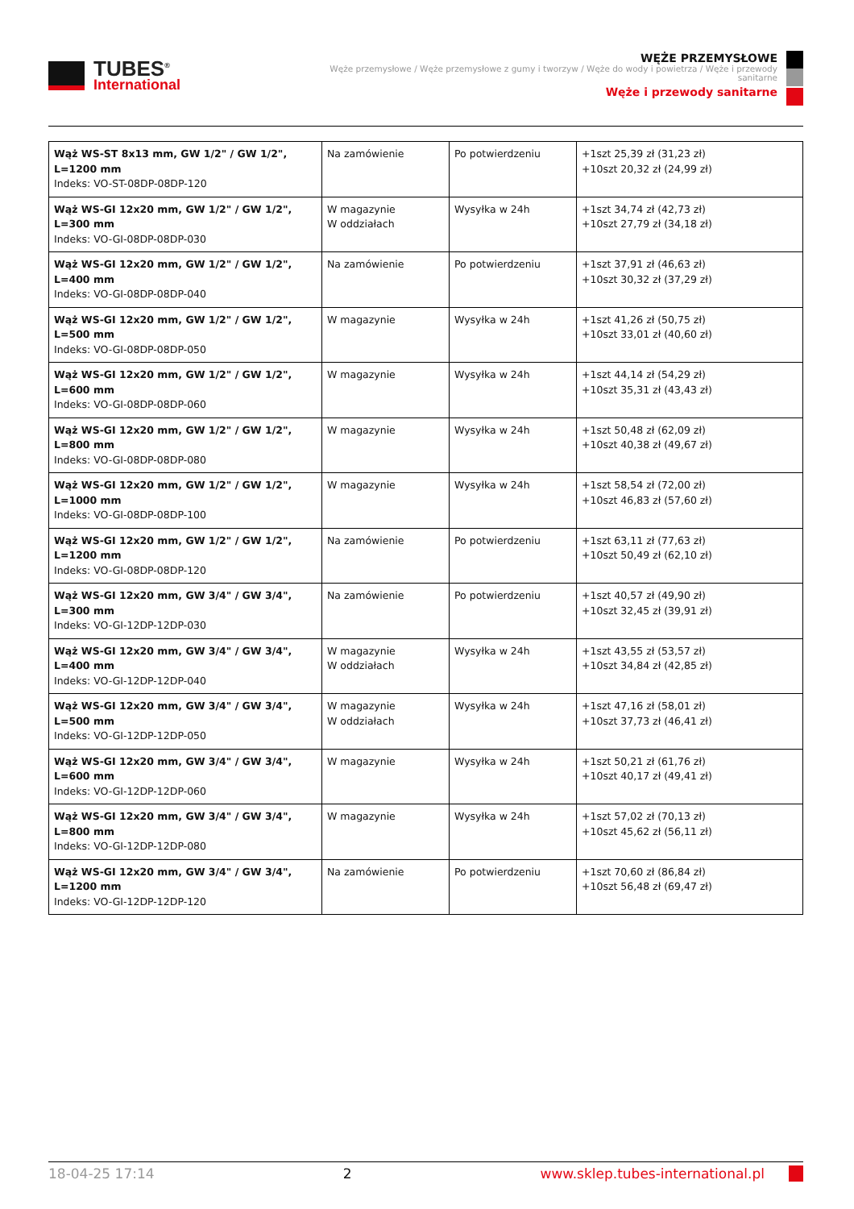TUBES<sup>®</sup>
International
WĘŻE PRZEMYSŁOWE
Węże przemysłowe / Węże przemysłowe z gumy i tworzyw / Węże do wody i powietrza / Węże i przewody sanitarne
Węże i przewody sanitarne
| Wąż WS-ST 8x13 mm, GW 1/2" / GW 1/2", L=1200 mm Indeks: VO-ST-08DP-08DP-120 | Na zamówienie | Po potwierdzeniu | +1szt 25,39 zł (31,23 zł) +10szt 20,32 zł (24,99 zł) |
| Wąż WS-GI 12x20 mm, GW 1/2" / GW 1/2", L=300 mm Indeks: VO-GI-08DP-08DP-030 | W magazynie W oddziałach | Wysyłka w 24h | +1szt 34,74 zł (42,73 zł) +10szt 27,79 zł (34,18 zł) |
| Wąż WS-GI 12x20 mm, GW 1/2" / GW 1/2", L=400 mm Indeks: VO-GI-08DP-08DP-040 | Na zamówienie | Po potwierdzeniu | +1szt 37,91 zł (46,63 zł) +10szt 30,32 zł (37,29 zł) |
| Wąż WS-GI 12x20 mm, GW 1/2" / GW 1/2", L=500 mm Indeks: VO-GI-08DP-08DP-050 | W magazynie | Wysyłka w 24h | +1szt 41,26 zł (50,75 zł) +10szt 33,01 zł (40,60 zł) |
| Wąż WS-GI 12x20 mm, GW 1/2" / GW 1/2", L=600 mm Indeks: VO-GI-08DP-08DP-060 | W magazynie | Wysyłka w 24h | +1szt 44,14 zł (54,29 zł) +10szt 35,31 zł (43,43 zł) |
| Wąż WS-GI 12x20 mm, GW 1/2" / GW 1/2", L=800 mm Indeks: VO-GI-08DP-08DP-080 | W magazynie | Wysyłka w 24h | +1szt 50,48 zł (62,09 zł) +10szt 40,38 zł (49,67 zł) |
| Wąż WS-GI 12x20 mm, GW 1/2" / GW 1/2", L=1000 mm Indeks: VO-GI-08DP-08DP-100 | W magazynie | Wysyłka w 24h | +1szt 58,54 zł (72,00 zł) +10szt 46,83 zł (57,60 zł) |
| Wąż WS-GI 12x20 mm, GW 1/2" / GW 1/2", L=1200 mm Indeks: VO-GI-08DP-08DP-120 | Na zamówienie | Po potwierdzeniu | +1szt 63,11 zł (77,63 zł) +10szt 50,49 zł (62,10 zł) |
| Wąż WS-GI 12x20 mm, GW 3/4" / GW 3/4", L=300 mm Indeks: VO-GI-12DP-12DP-030 | Na zamówienie | Po potwierdzeniu | +1szt 40,57 zł (49,90 zł) +10szt 32,45 zł (39,91 zł) |
| Wąż WS-GI 12x20 mm, GW 3/4" / GW 3/4", L=400 mm Indeks: VO-GI-12DP-12DP-040 | W magazynie W oddziałach | Wysyłka w 24h | +1szt 43,55 zł (53,57 zł) +10szt 34,84 zł (42,85 zł) |
| Wąż WS-GI 12x20 mm, GW 3/4" / GW 3/4", L=500 mm Indeks: VO-GI-12DP-12DP-050 | W magazynie W oddziałach | Wysyłka w 24h | +1szt 47,16 zł (58,01 zł) +10szt 37,73 zł (46,41 zł) |
| Wąż WS-GI 12x20 mm, GW 3/4" / GW 3/4", L=600 mm Indeks: VO-GI-12DP-12DP-060 | W magazynie | Wysyłka w 24h | +1szt 50,21 zł (61,76 zł) +10szt 40,17 zł (49,41 zł) |
| Wąż WS-GI 12x20 mm, GW 3/4" / GW 3/4", L=800 mm Indeks: VO-GI-12DP-12DP-080 | W magazynie | Wysyłka w 24h | +1szt 57,02 zł (70,13 zł) +10szt 45,62 zł (56,11 zł) |
| Wąż WS-GI 12x20 mm, GW 3/4" / GW 3/4", L=1200 mm Indeks: VO-GI-12DP-12DP-120 | Na zamówienie | Po potwierdzeniu | +1szt 70,60 zł (86,84 zł) +10szt 56,48 zł (69,47 zł) |
18-04-25 17:14 2 www.sklep.tubes-international.pl